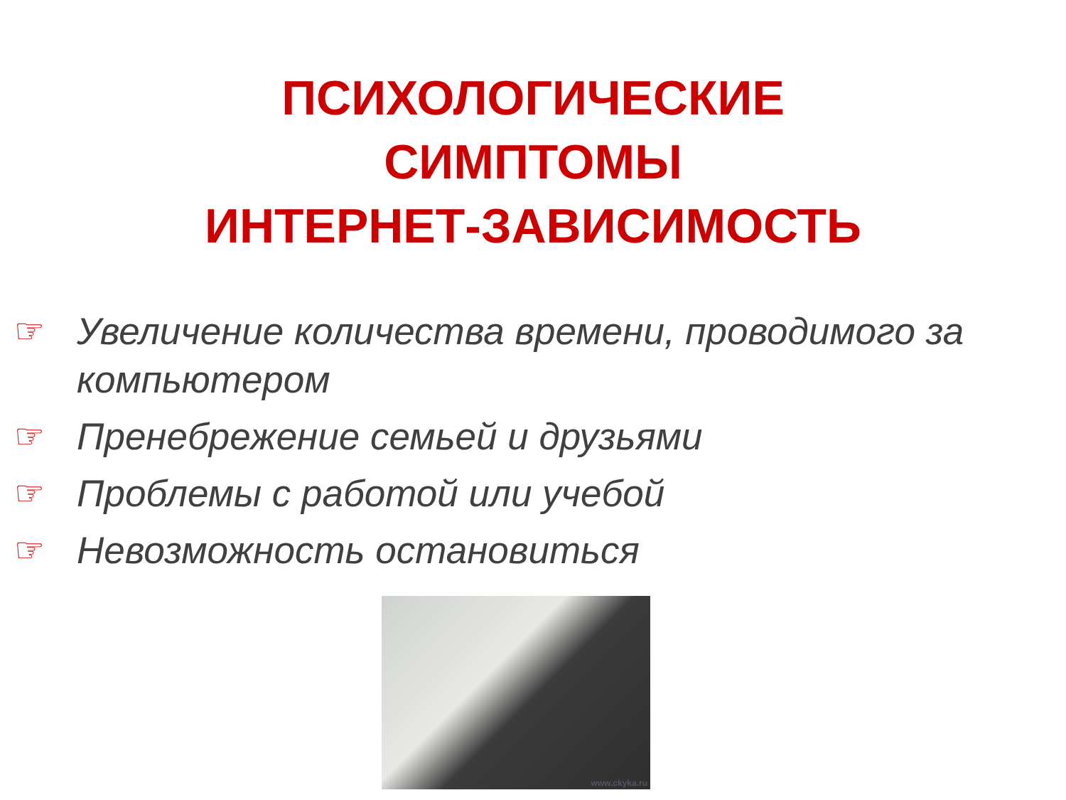ПСИХОЛОГИЧЕСКИЕ
СИМПТОМЫ
ИНТЕРНЕТ-ЗАВИСИМОСТЬ
☞ Увеличение количества времени, проводимого за компьютером
☞ Пренебрежение семьей и друзьями
☞ Проблемы с работой или учебой
☞ Невозможность остановиться
www.ckyka.ru